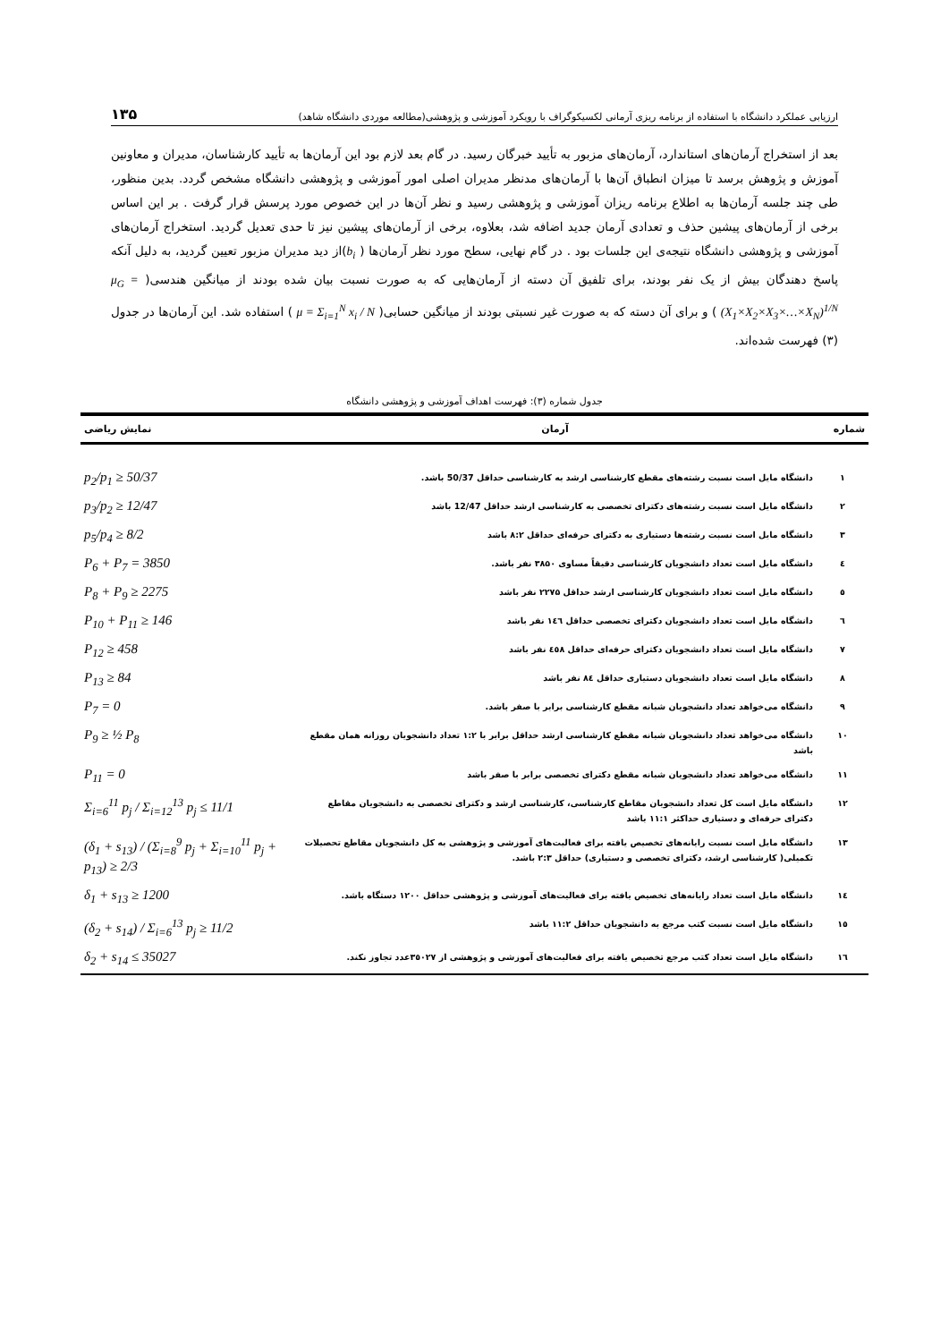ارزیابی عملکرد دانشگاه با استفاده از برنامه ریزی آرمانی لکسیکوگراف با رویکرد آموزشی و پژوهشی(مطالعه موردی دانشگاه شاهد) ۱۳۵
بعد از استخراج آرمان‌های استاندارد، آرمان‌های مزبور به تأیید خبرگان رسید. در گام بعد لازم بود این آرمان‌ها به تأیید کارشناسان، مدیران و معاونین آموزش و پژوهش برسد تا میزان انطباق آن‌ها با آرمان‌های مدنظر مدیران اصلی امور آموزشی و پژوهشی دانشگاه مشخص گردد. بدین منظور، طی چند جلسه آرمان‌ها به اطلاع برنامه ریزان آموزشی و پژوهشی رسید و نظر آن‌ها در این خصوص مورد پرسش قرار گرفت . بر این اساس برخی از آرمان‌های پیشین حذف و تعدادی آرمان جدید اضافه شد، بعلاوه، برخی از آرمان‌های پیشین نیز تا حدی تعدیل گردید. استخراج آرمان‌های آموزشی و پژوهشی دانشگاه نتیجه‌ی این جلسات بود . در گام نهایی، سطح مورد نظر آرمان‌ها ( b<sub>i</sub>)از دید مدیران مزبور تعیین گردید، به دلیل آنکه پاسخ دهندگان بیش از یک نفر بودند، برای تلفیق آن دسته از آرمان‌هایی که به صورت نسبت بیان شده بودند از میانگین هندسی( μ<sub>G</sub> = (X<sub>1</sub>×X<sub>2</sub>×X<sub>3</sub>×…×X<sub>N</sub>)<sup>1/N</sup> ) و برای آن دسته که به صورت غیر نسبتی بودند از میانگین حسابی( μ = Σ<sub>i=1</sub><sup>N</sup> x<sub>i</sub> / N ) استفاده شد. این آرمان‌ها در جدول (۳) فهرست شده‌اند.
جدول شماره (۳): فهرست اهداف آموزشی و پژوهشی دانشگاه
| شماره | آرمان | نمایش ریاضی |
| --- | --- | --- |
| ۱ | دانشگاه مایل است نسبت رشته‌های مقطع کارشناسی ارشد به کارشناسی حداقل 50/37 باشد. | p<sub>2</sub>/p<sub>1</sub> ≥ 50/37 |
| ۲ | دانشگاه مایل است نسبت رشته‌های دکترای تخصصی به کارشناسی ارشد حداقل 12/47 باشد | p<sub>3</sub>/p<sub>2</sub> ≥ 12/47 |
| ۳ | دانشگاه مایل است نسبت رشته‌ها دستیاری به دکترای حرفه‌ای حداقل ۸:۲ باشد | p<sub>5</sub>/p<sub>4</sub> ≥ 8/2 |
| ٤ | دانشگاه مایل است تعداد دانشجویان کارشناسی دقیقاً مساوی ۳۸۵۰ نفر باشد. | P<sub>6</sub> + P<sub>7</sub> = 3850 |
| ٥ | دانشگاه مایل است تعداد دانشجویان کارشناسی ارشد حداقل ۲۲۷۵ نفر باشد | P<sub>8</sub> + P<sub>9</sub> ≥ 2275 |
| ٦ | دانشگاه مایل است تعداد دانشجویان دکترای تخصصی حداقل ١٤٦ نفر باشد | P<sub>10</sub> + P<sub>11</sub> ≥ 146 |
| ۷ | دانشگاه مایل است تعداد دانشجویان دکترای حرفه‌ای حداقل ٤٥۸ نفر باشد | P<sub>12</sub> ≥ 458 |
| ۸ | دانشگاه مایل است تعداد دانشجویان دستیاری حداقل ۸٤ نفر باشد | P<sub>13</sub> ≥ 84 |
| ۹ | دانشگاه می‌خواهد تعداد دانشجویان شبانه مقطع کارشناسی برابر با صفر باشد. | P<sub>7</sub> = 0 |
| ۱۰ | دانشگاه می‌خواهد تعداد دانشجویان شبانه مقطع کارشناسی ارشد حداقل برابر با ۱:۲ تعداد دانشجویان روزانه همان مقطع باشد | P<sub>9</sub> ≥ ½ P<sub>8</sub> |
| ۱۱ | دانشگاه می‌خواهد تعداد دانشجویان شبانه مقطع دکترای تخصصی برابر با صفر باشد | P<sub>11</sub> = 0 |
| ۱۲ | دانشگاه مایل است کل تعداد دانشجویان مقاطع کارشناسی، کارشناسی ارشد و دکترای تخصصی به دانشجویان مقاطع دکترای حرفه‌ای و دستیاری حداکثر ۱۱:۱ باشد | Σ<sub>i=6</sub><sup>11</sup> p<sub>j</sub> / Σ<sub>i=12</sub><sup>13</sup> p<sub>j</sub> ≤ 11/1 |
| ۱۳ | دانشگاه مایل است نسبت رایانه‌های تخصیص یافته برای فعالیت‌های آموزشی و پژوهشی به کل دانشجویان مقاطع تحصیلات تکمیلی( کارشناسی ارشد، دکترای تخصصی و دستیاری) حداقل ۲:۳ باشد. | (δ<sub>1</sub> + s<sub>13</sub>) / (Σ<sub>i=8</sub><sup>9</sup> p<sub>j</sub> + Σ<sub>i=10</sub><sup>11</sup> p<sub>j</sub> + p<sub>13</sub>) ≥ 2/3 |
| ١٤ | دانشگاه مایل است تعداد رایانه‌های تخصیص یافته برای فعالیت‌های آموزشی و پژوهشی حداقل ۱۲۰۰ دستگاه باشد. | δ<sub>1</sub> + s<sub>13</sub> ≥ 1200 |
| ۱٥ | دانشگاه مایل است نسبت کتب مرجع به دانشجویان حداقل ۱۱:۲ باشد | (δ<sub>2</sub> + s<sub>14</sub>) / Σ<sub>i=6</sub><sup>13</sup> p<sub>j</sub> ≥ 11/2 |
| ١٦ | دانشگاه مایل است تعداد کتب مرجع تخصیص یافته برای فعالیت‌های آموزشی و پژوهشی از ۳٥۰۲۷عدد تجاوز نکند. | δ<sub>2</sub> + s<sub>14</sub> ≤ 35027 |